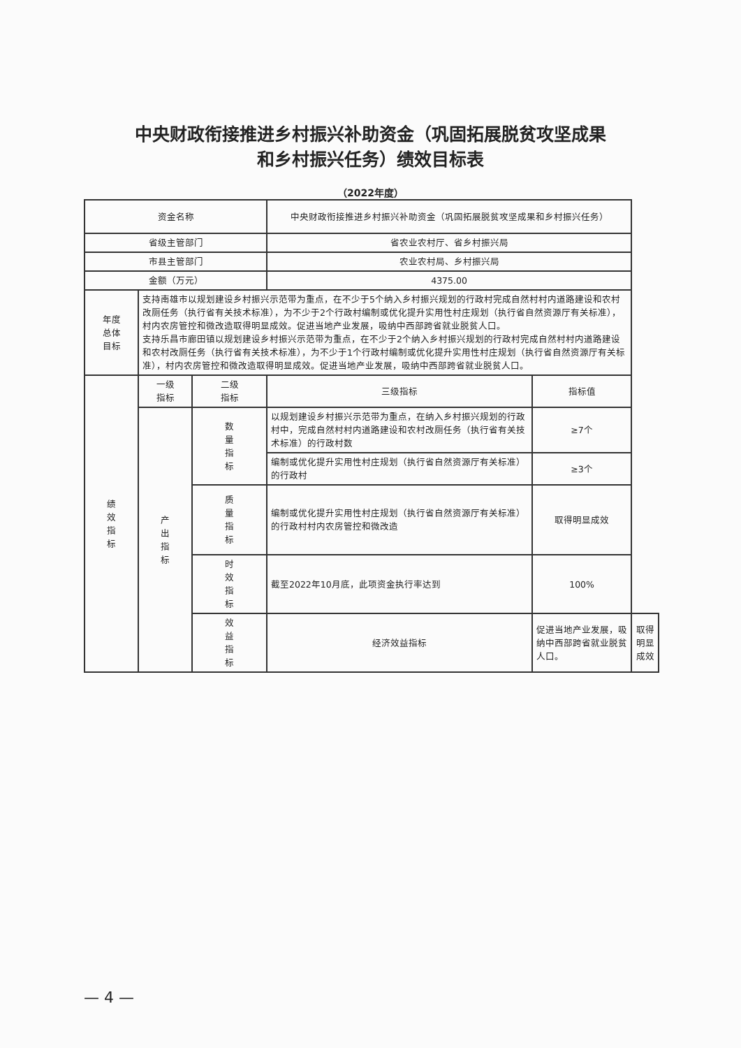中央财政衔接推进乡村振兴补助资金（巩固拓展脱贫攻坚成果
和乡村振兴任务）绩效目标表
（2022年度）
| 资金名称 | | | 中央财政衔接推进乡村振兴补助资金（巩固拓展脱贫攻坚成果和乡村振兴任务） | | |
| 省级主管部门 | | | 省农业农村厅、省乡村振兴局 | | |
| 市县主管部门 | | | 农业农村局、乡村振兴局 | | |
| 金额（万元） | | | 4375.00 | | |
| 年度 总体 目标 | 支持南雄市以规划建设乡村振兴示范带为重点，在不少于5个纳入乡村振兴规划的行政村完成自然村村内道路建设和农村改厕任务（执行省有关技术标准），为不少于2个行政村编制或优化提升实用性村庄规划（执行省自然资源厅有关标准），村内农房管控和微改造取得明显成效。促进当地产业发展，吸纳中西部跨省就业脱贫人口。 支持乐昌市廊田镇以规划建设乡村振兴示范带为重点，在不少于2个纳入乡村振兴规划的行政村完成自然村村内道路建设和农村改厕任务（执行省有关技术标准），为不少于1个行政村编制或优化提升实用性村庄规划（执行省自然资源厅有关标准），村内农房管控和微改造取得明显成效。促进当地产业发展，吸纳中西部跨省就业脱贫人口。 | | | | |
| 绩 效 指 标 | 一级 指标 | 二级 指标 | 三级指标 | 指标值 | |
| | 产 出 指 标 | 数 量 指 标 | 以规划建设乡村振兴示范带为重点，在纳入乡村振兴规划的行政村中，完成自然村村内道路建设和农村改厕任务（执行省有关技术标准）的行政村数 | ≥7个 | |
| | | | 编制或优化提升实用性村庄规划（执行省自然资源厅有关标准）的行政村 | ≥3个 | |
| | | 质 量 指 标 | 编制或优化提升实用性村庄规划（执行省自然资源厅有关标准）的行政村村内农房管控和微改造 | 取得明显成效 | |
| | | 时 效 指 标 | 截至2022年10月底，此项资金执行率达到 | 100% | |
| | | 效 益 指 标 | 经济效益指标 | 促进当地产业发展，吸纳中西部跨省就业脱贫人口。 | 取得明显成效 |
— 4 —